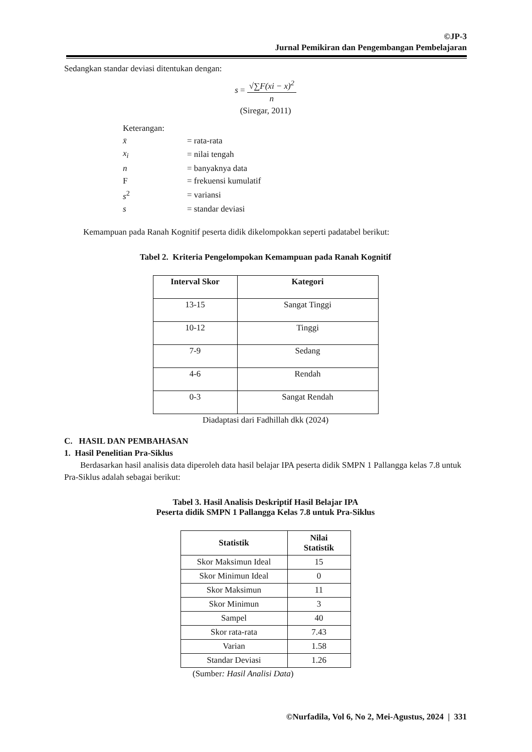©JP-3
Jurnal Pemikiran dan Pengembangan Pembelajaran
Sedangkan standar deviasi ditentukan dengan:
s = √∑F(xi − x)<sup>2</sup> n
(Siregar, 2011)
| Keterangan: | |
| x̄ | = rata-rata |
| x<sub>i</sub> | = nilai tengah |
| n | = banyaknya data |
| F | = frekuensi kumulatif |
| s<sup>2</sup> | = variansi |
| s | = standar deviasi |
Kemampuan pada Ranah Kognitif peserta didik dikelompokkan seperti padatabel berikut:
Tabel 2. Kriteria Pengelompokan Kemampuan pada Ranah Kognitif
| Interval Skor | Kategori |
| --- | --- |
| 13-15 | Sangat Tinggi |
| 10-12 | Tinggi |
| 7-9 | Sedang |
| 4-6 | Rendah |
| 0-3 | Sangat Rendah |
Diadaptasi dari Fadhillah dkk (2024)
C. HASIL DAN PEMBAHASAN
1. Hasil Penelitian Pra-Siklus
Berdasarkan hasil analisis data diperoleh data hasil belajar IPA peserta didik SMPN 1 Pallangga kelas 7.8 untuk Pra-Siklus adalah sebagai berikut:
Tabel 3. Hasil Analisis Deskriptif Hasil Belajar IPA
Peserta didik SMPN 1 Pallangga Kelas 7.8 untuk Pra-Siklus
| Statistik | Nilai Statistik |
| --- | --- |
| Skor Maksimun Ideal | 15 |
| Skor Minimun Ideal | 0 |
| Skor Maksimun | 11 |
| Skor Minimun | 3 |
| Sampel | 40 |
| Skor rata-rata | 7.43 |
| Varian | 1.58 |
| Standar Deviasi | 1.26 |
(Sumber: Hasil Analisi Data)
©Nurfadila, Vol 6, No 2, Mei-Agustus, 2024 | 331